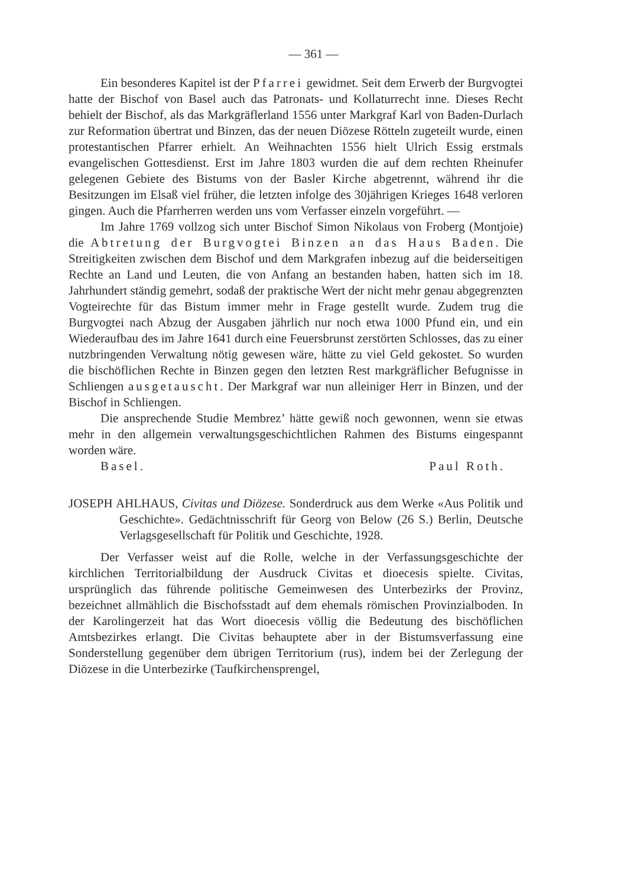— 361 —
Ein besonderes Kapitel ist der Pfarrei gewidmet. Seit dem Erwerb der Burgvogtei hatte der Bischof von Basel auch das Patronats- und Kollaturrecht inne. Dieses Recht behielt der Bischof, als das Markgräflerland 1556 unter Markgraf Karl von Baden-Durlach zur Reformation übertrat und Binzen, das der neuen Diözese Rötteln zugeteilt wurde, einen protestantischen Pfarrer erhielt. An Weihnachten 1556 hielt Ulrich Essig erstmals evangelischen Gottesdienst. Erst im Jahre 1803 wurden die auf dem rechten Rheinufer gelegenen Gebiete des Bistums von der Basler Kirche abgetrennt, während ihr die Besitzungen im Elsaß viel früher, die letzten infolge des 30jährigen Krieges 1648 verloren gingen. Auch die Pfarrherren werden uns vom Verfasser einzeln vorgeführt. —
Im Jahre 1769 vollzog sich unter Bischof Simon Nikolaus von Froberg (Montjoie) die Abtretung der Burgvogtei Binzen an das Haus Baden. Die Streitigkeiten zwischen dem Bischof und dem Markgrafen inbezug auf die beiderseitigen Rechte an Land und Leuten, die von Anfang an bestanden haben, hatten sich im 18. Jahrhundert ständig gemehrt, sodaß der praktische Wert der nicht mehr genau abgegrenzten Vogteirechte für das Bistum immer mehr in Frage gestellt wurde. Zudem trug die Burgvogtei nach Abzug der Ausgaben jährlich nur noch etwa 1000 Pfund ein, und ein Wiederaufbau des im Jahre 1641 durch eine Feuersbrunst zerstörten Schlosses, das zu einer nutzbringenden Verwaltung nötig gewesen wäre, hätte zu viel Geld gekostet. So wurden die bischöflichen Rechte in Binzen gegen den letzten Rest markgräflicher Befugnisse in Schliengen ausgetauscht. Der Markgraf war nun alleiniger Herr in Binzen, und der Bischof in Schliengen.
Die ansprechende Studie Membrez’ hätte gewiß noch gewonnen, wenn sie etwas mehr in den allgemein verwaltungsgeschichtlichen Rahmen des Bistums eingespannt worden wäre.
Basel. Paul Roth.
JOSEPH AHLHAUS, Civitas und Diözese. Sonderdruck aus dem Werke «Aus Politik und Geschichte». Gedächtnisschrift für Georg von Below (26 S.) Berlin, Deutsche Verlagsgesellschaft für Politik und Geschichte, 1928.
Der Verfasser weist auf die Rolle, welche in der Verfassungsgeschichte der kirchlichen Territorialbildung der Ausdruck Civitas et dioecesis spielte. Civitas, ursprünglich das führende politische Gemeinwesen des Unterbezirks der Provinz, bezeichnet allmählich die Bischofsstadt auf dem ehemals römischen Provinzialboden. In der Karolingerzeit hat das Wort dioecesis völlig die Bedeutung des bischöflichen Amtsbezirkes erlangt. Die Civitas behauptete aber in der Bistumsverfassung eine Sonderstellung gegenüber dem übrigen Territorium (rus), indem bei der Zerlegung der Diözese in die Unterbezirke (Taufkirchensprengel,